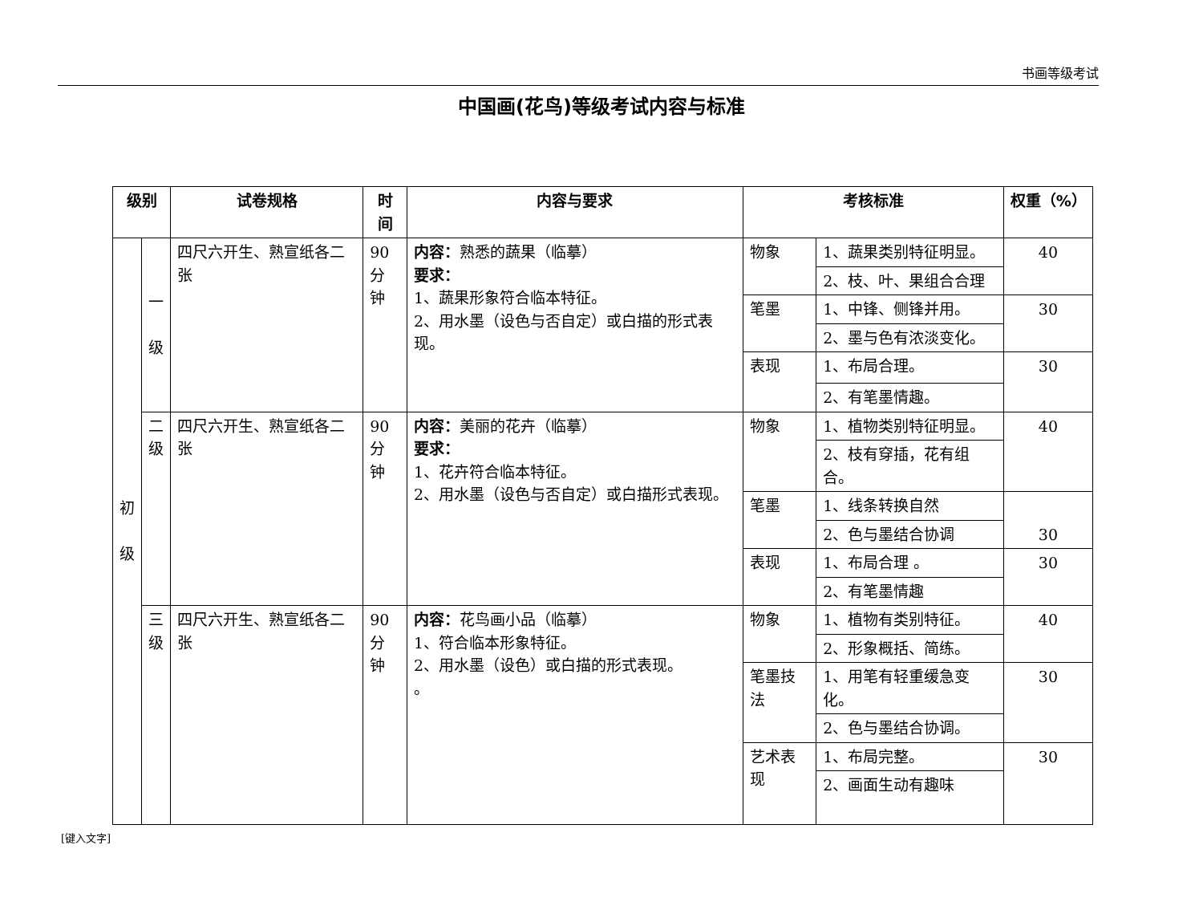书画等级考试
中国画(花鸟)等级考试内容与标准
| 级别 | | 试卷规格 | 时间 | 内容与要求 | 考核标准 | | 权重（%） |
| --- | --- | --- | --- | --- | --- | --- | --- |
| 初 级 | 一 级 | 四尺六开生、熟宣纸各二张 | 90 分钟 | 内容： 熟悉的蔬果（临摹） 要求： 1、蔬果形象符合临本特征。 2、用水墨（设色与否自定）或白描的形式表现。 | 物象 | 1、蔬果类别特征明显。 | 40 |
| | | | | | | 2、枝、叶、果组合合理 | |
| | | | | | 笔墨 | 1、中锋、侧锋并用。 | 30 |
| | | | | | | 2、墨与色有浓淡变化。 | |
| | | | | | 表现 | 1、布局合理。 | 30 |
| | | | | | | 2、有笔墨情趣。 | |
| | 二 级 | 四尺六开生、熟宣纸各二张 | 90 分钟 | 内容： 美丽的花卉（临摹） 要求： 1、花卉符合临本特征。 2、用水墨（设色与否自定）或白描形式表现。 | 物象 | 1、植物类别特征明显。 | 40 |
| | | | | | | 2、枝有穿插，花有组合。 | |
| | | | | | 笔墨 | 1、线条转换自然 | 30 |
| | | | | | | 2、色与墨结合协调 | |
| | | | | | 表现 | 1、布局合理 。 | 30 |
| | | | | | | 2、有笔墨情趣 | |
| | 三 级 | 四尺六开生、熟宣纸各二张 | 90 分钟 | 内容： 花鸟画小品（临摹） 1、符合临本形象特征。 2、用水墨（设色）或白描的形式表现。 。 | 物象 | 1、植物有类别特征。 | 40 |
| | | | | | | 2、形象概括、简练。 | |
| | | | | | 笔墨技法 | 1、用笔有轻重缓急变化。 | 30 |
| | | | | | | 2、色与墨结合协调。 | |
| | | | | | 艺术表现 | 1、布局完整。 | 30 |
| | | | | | | 2、画面生动有趣味 | |
[键入文字]